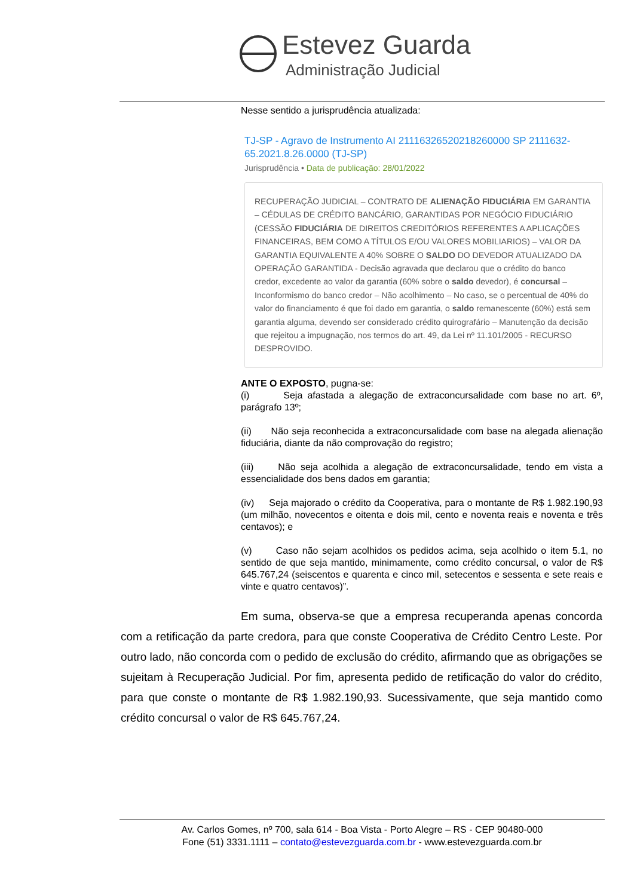Estevez Guarda
Administração Judicial
Nesse sentido a jurisprudência atualizada:
TJ-SP - Agravo de Instrumento AI 21116326520218260000 SP 2111632-65.2021.8.26.0000 (TJ-SP)
Jurisprudência • Data de publicação: 28/01/2022
RECUPERAÇÃO JUDICIAL – CONTRATO DE ALIENAÇÃO FIDUCIÁRIA EM GARANTIA – CÉDULAS DE CRÉDITO BANCÁRIO, GARANTIDAS POR NEGÓCIO FIDUCIÁRIO (CESSÃO FIDUCIÁRIA DE DIREITOS CREDITÓRIOS REFERENTES A APLICAÇÕES FINANCEIRAS, BEM COMO A TÍTULOS E/OU VALORES MOBILIARIOS) – VALOR DA GARANTIA EQUIVALENTE A 40% SOBRE O SALDO DO DEVEDOR ATUALIZADO DA OPERAÇÃO GARANTIDA - Decisão agravada que declarou que o crédito do banco credor, excedente ao valor da garantia (60% sobre o saldo devedor), é concursal – Inconformismo do banco credor – Não acolhimento – No caso, se o percentual de 40% do valor do financiamento é que foi dado em garantia, o saldo remanescente (60%) está sem garantia alguma, devendo ser considerado crédito quirografário – Manutenção da decisão que rejeitou a impugnação, nos termos do art. 49, da Lei nº 11.101/2005 - RECURSO DESPROVIDO.
ANTE O EXPOSTO, pugna-se:
(i) Seja afastada a alegação de extraconcursalidade com base no art. 6º, parágrafo 13º;
(ii) Não seja reconhecida a extraconcursalidade com base na alegada alienação fiduciária, diante da não comprovação do registro;
(iii) Não seja acolhida a alegação de extraconcursalidade, tendo em vista a essencialidade dos bens dados em garantia;
(iv) Seja majorado o crédito da Cooperativa, para o montante de R$ 1.982.190,93 (um milhão, novecentos e oitenta e dois mil, cento e noventa reais e noventa e três centavos); e
(v) Caso não sejam acolhidos os pedidos acima, seja acolhido o item 5.1, no sentido de que seja mantido, minimamente, como crédito concursal, o valor de R$ 645.767,24 (seiscentos e quarenta e cinco mil, setecentos e sessenta e sete reais e vinte e quatro centavos)”.
Em suma, observa-se que a empresa recuperanda apenas concorda com a retificação da parte credora, para que conste Cooperativa de Crédito Centro Leste. Por outro lado, não concorda com o pedido de exclusão do crédito, afirmando que as obrigações se sujeitam à Recuperação Judicial. Por fim, apresenta pedido de retificação do valor do crédito, para que conste o montante de R$ 1.982.190,93. Sucessivamente, que seja mantido como crédito concursal o valor de R$ 645.767,24.
Av. Carlos Gomes, nº 700, sala 614 - Boa Vista - Porto Alegre – RS - CEP 90480-000
Fone (51) 3331.1111 – contato@estevezguarda.com.br - www.estevezguarda.com.br